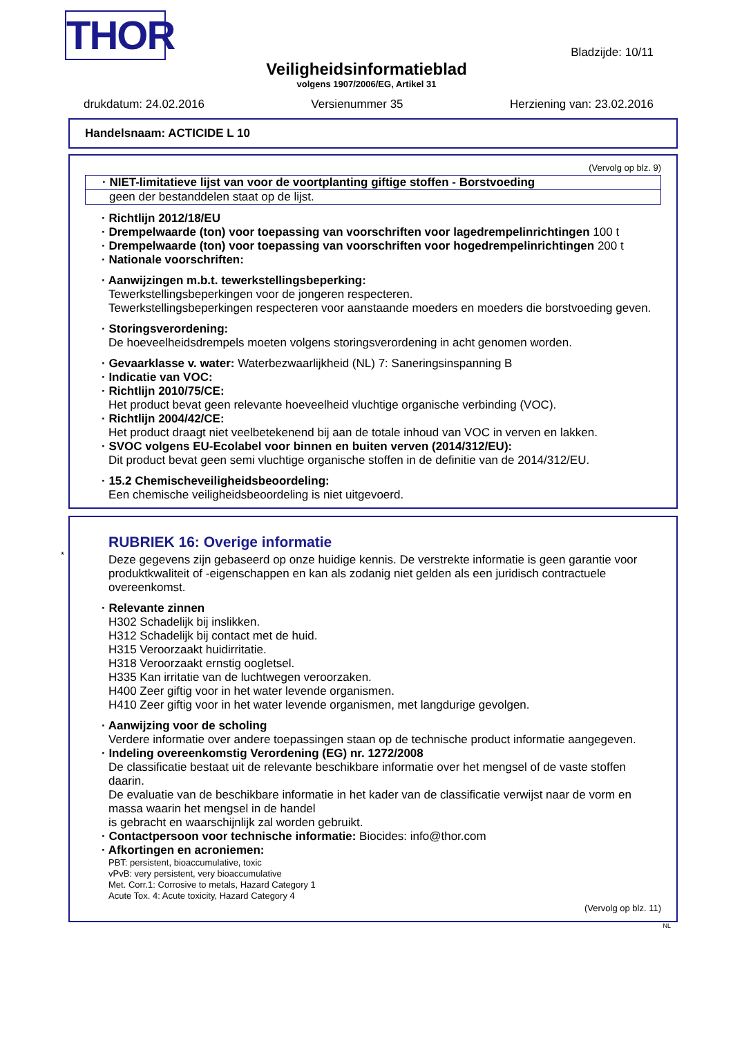THOR Bladzijde: 10/11
Veiligheidsinformatieblad
volgens 1907/2006/EG, Artikel 31
drukdatum: 24.02.2016 Versienummer 35 Herziening van: 23.02.2016
Handelsnaam: ACTICIDE L 10
(Vervolg op blz. 9)
· NIET-limitatieve lijst van voor de voortplanting giftige stoffen - Borstvoeding
geen der bestanddelen staat op de lijst.
· Richtlijn 2012/18/EU
· Drempelwaarde (ton) voor toepassing van voorschriften voor lagedrempelinrichtingen 100 t
· Drempelwaarde (ton) voor toepassing van voorschriften voor hogedrempelinrichtingen 200 t
· Nationale voorschriften:
· Aanwijzingen m.b.t. tewerkstellingsbeperking:
Tewerkstellingsbeperkingen voor de jongeren respecteren.
Tewerkstellingsbeperkingen respecteren voor aanstaande moeders en moeders die borstvoeding geven.
· Storingsverordening:
De hoeveelheidsdrempels moeten volgens storingsverordening in acht genomen worden.
· Gevaarklasse v. water: Waterbezwaarlijkheid (NL) 7: Saneringsinspanning B
· Indicatie van VOC:
· Richtlijn 2010/75/CE:
Het product bevat geen relevante hoeveelheid vluchtige organische verbinding (VOC).
· Richtlijn 2004/42/CE:
Het product draagt niet veelbetekenend bij aan de totale inhoud van VOC in verven en lakken.
· SVOC volgens EU-Ecolabel voor binnen en buiten verven (2014/312/EU):
Dit product bevat geen semi vluchtige organische stoffen in de definitie van de 2014/312/EU.
· 15.2 Chemischeveiligheidsbeoordeling:
Een chemische veiligheidsbeoordeling is niet uitgevoerd.
*
RUBRIEK 16: Overige informatie
Deze gegevens zijn gebaseerd op onze huidige kennis. De verstrekte informatie is geen garantie voor produktkwaliteit of -eigenschappen en kan als zodanig niet gelden als een juridisch contractuele overeenkomst.
· Relevante zinnen
H302 Schadelijk bij inslikken.
H312 Schadelijk bij contact met de huid.
H315 Veroorzaakt huidirritatie.
H318 Veroorzaakt ernstig oogletsel.
H335 Kan irritatie van de luchtwegen veroorzaken.
H400 Zeer giftig voor in het water levende organismen.
H410 Zeer giftig voor in het water levende organismen, met langdurige gevolgen.
· Aanwijzing voor de scholing
Verdere informatie over andere toepassingen staan op de technische product informatie aangegeven.
· Indeling overeenkomstig Verordening (EG) nr. 1272/2008
De classificatie bestaat uit de relevante beschikbare informatie over het mengsel of de vaste stoffen daarin.
De evaluatie van de beschikbare informatie in het kader van de classificatie verwijst naar de vorm en massa waarin het mengsel in de handel
is gebracht en waarschijnlijk zal worden gebruikt.
· Contactpersoon voor technische informatie: Biocides: info@thor.com
· Afkortingen en acroniemen:
PBT: persistent, bioaccumulative, toxic
vPvB: very persistent, very bioaccumulative
Met. Corr.1: Corrosive to metals, Hazard Category 1
Acute Tox. 4: Acute toxicity, Hazard Category 4
(Vervolg op blz. 11)
NL